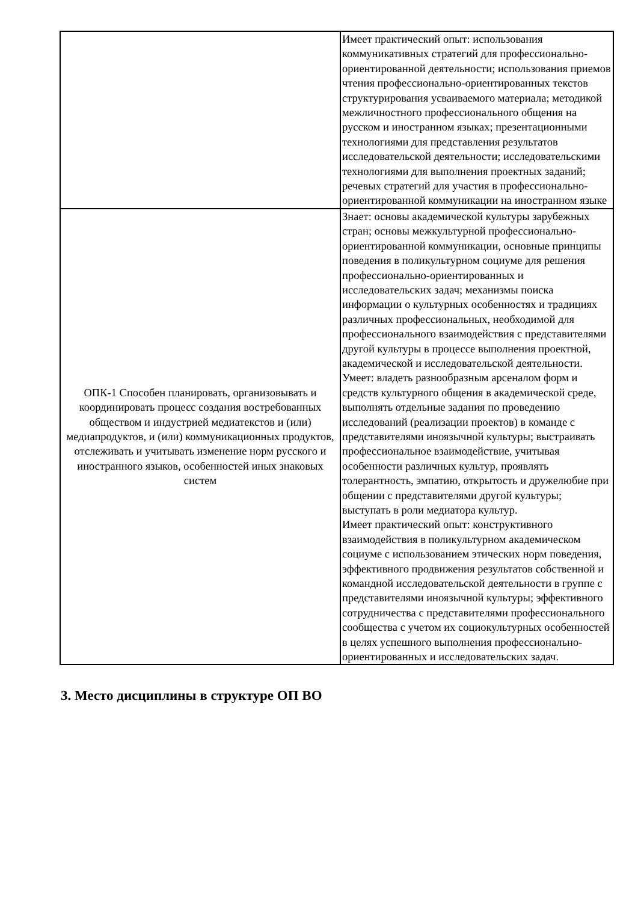| | Имеет практический опыт: использования коммуникативных стратегий для профессионально-ориентированной деятельности; использования приемов чтения профессионально-ориентированных текстов структурирования усваиваемого материала; методикой межличностного профессионального общения на русском и иностранном языках; презентационными технологиями для представления результатов исследовательской деятельности; исследовательскими технологиями для выполнения проектных заданий; речевых стратегий для участия в профессионально-ориентированной коммуникации на иностранном языке |
| ОПК-1 Способен планировать, организовывать и координировать процесс создания востребованных обществом и индустрией медиатекстов и (или) медиапродуктов, и (или) коммуникационных продуктов, отслеживать и учитывать изменение норм русского и иностранного языков, особенностей иных знаковых систем | Знает: основы академической культуры зарубежных стран; основы межкультурной профессионально-ориентированной коммуникации, основные принципы поведения в поликультурном социуме для решения профессионально-ориентированных и исследовательских задач; механизмы поиска информации о культурных особенностях и традициях различных профессиональных, необходимой для профессионального взаимодействия с представителями другой культуры в процессе выполнения проектной, академической и исследовательской деятельности. Умеет: владеть разнообразным арсеналом форм и средств культурного общения в академической среде, выполнять отдельные задания по проведению исследований (реализации проектов) в команде с представителями иноязычной культуры; выстраивать профессиональное взаимодействие, учитывая особенности различных культур, проявлять толерантность, эмпатию, открытость и дружелюбие при общении с представителями другой культуры; выступать в роли медиатора культур. Имеет практический опыт: конструктивного взаимодействия в поликультурном академическом социуме с использованием этических норм поведения, эффективного продвижения результатов собственной и командной исследовательской деятельности в группе с представителями иноязычной культуры; эффективного сотрудничества с представителями профессионального сообщества с учетом их социокультурных особенностей в целях успешного выполнения профессионально-ориентированных и исследовательских задач. |
3. Место дисциплины в структуре ОП ВО